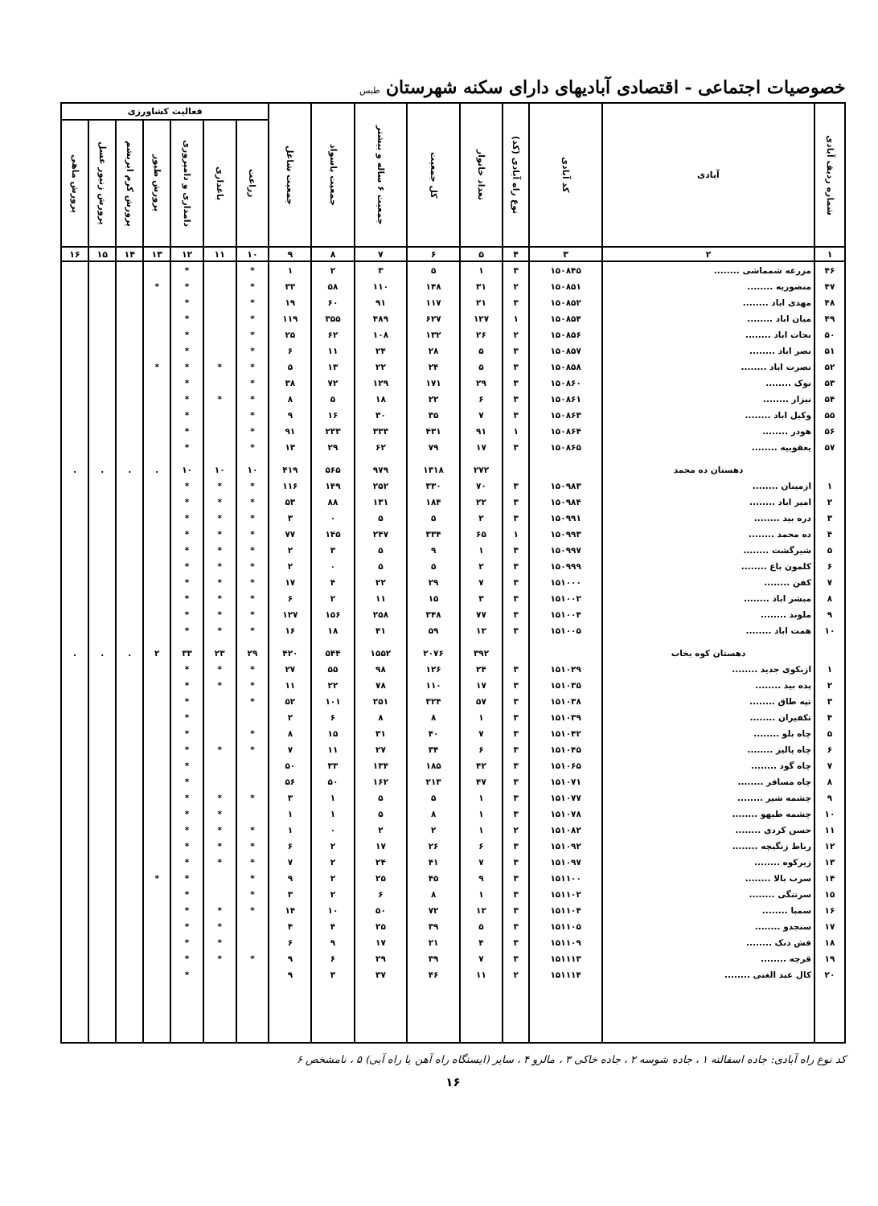خصوصیات اجتماعی - اقتصادی آبادیهای دارای سکنه شهرستان طبس
| شماره ردیف آبادی | آبادی | کد آبادی | نوع راه آبادی (کد) | تعداد خانوار | کل جمعیت | جمعیت ۶ ساله و بیشتر | جمعیت باسواد | جمعیت شاغل | فعالیت کشاورزی | | | | | | |
| --- | --- | --- | --- | --- | --- | --- | --- | --- | --- | --- | --- | --- | --- | --- | --- |
| | | | | | | | | | زراعت | باغداری | دامداری و دامپروری | پرورش طیور | پرورش کرم ابریشم | پرورش زنبور عسل | پرورش ماهی |
| ۱ | ۲ | ۳ | ۴ | ۵ | ۶ | ۷ | ۸ | ۹ | ۱۰ | ۱۱ | ۱۲ | ۱۳ | ۱۴ | ۱۵ | ۱۶ |
| ۴۶ | مزرعه شمماشی ........ | ۱۵۰۸۴۵ | ۳ | ۱ | ۵ | ۳ | ۲ | ۱ | * | | * | | | | |
| ۴۷ | منصوریه ........ | ۱۵۰۸۵۱ | ۲ | ۳۱ | ۱۴۸ | ۱۱۰ | ۵۸ | ۳۳ | * | | * | * | | | |
| ۴۸ | مهدی اباد ........ | ۱۵۰۸۵۲ | ۳ | ۲۱ | ۱۱۷ | ۹۱ | ۶۰ | ۱۹ | * | | * | | | | |
| ۴۹ | میان اباد ........ | ۱۵۰۸۵۴ | ۱ | ۱۲۷ | ۶۲۷ | ۴۸۹ | ۳۵۵ | ۱۱۹ | * | | * | | | | |
| ۵۰ | نجات اباد ........ | ۱۵۰۸۵۶ | ۲ | ۲۶ | ۱۳۲ | ۱۰۸ | ۶۲ | ۲۵ | * | | * | | | | |
| ۵۱ | نصر اباد ........ | ۱۵۰۸۵۷ | ۳ | ۵ | ۲۸ | ۲۴ | ۱۱ | ۶ | * | | * | | | | |
| ۵۲ | نصرت اباد ........ | ۱۵۰۸۵۸ | ۳ | ۵ | ۲۴ | ۲۲ | ۱۳ | ۵ | * | * | * | * | | | |
| ۵۳ | نوک ........ | ۱۵۰۸۶۰ | ۳ | ۲۹ | ۱۷۱ | ۱۲۹ | ۷۲ | ۳۸ | * | | * | | | | |
| ۵۴ | نیزار ........ | ۱۵۰۸۶۱ | ۳ | ۶ | ۲۲ | ۱۸ | ۵ | ۸ | * | * | * | | | | |
| ۵۵ | وکیل اباد ........ | ۱۵۰۸۶۳ | ۳ | ۷ | ۳۵ | ۳۰ | ۱۶ | ۹ | * | | * | | | | |
| ۵۶ | هودر ........ | ۱۵۰۸۶۴ | ۱ | ۹۱ | ۴۳۱ | ۳۳۳ | ۲۳۳ | ۹۱ | * | | * | | | | |
| ۵۷ | یعقوبیه ........ | ۱۵۰۸۶۵ | ۳ | ۱۷ | ۷۹ | ۶۲ | ۲۹ | ۱۳ | * | | * | | | | |
| | دهستان ده محمد | | | ۲۷۲ | ۱۳۱۸ | ۹۷۹ | ۵۶۵ | ۴۱۹ | ۱۰ | ۱۰ | ۱۰ | . | . | . | . |
| ۱ | ازمینان ........ | ۱۵۰۹۸۳ | ۳ | ۷۰ | ۳۳۰ | ۲۵۲ | ۱۴۹ | ۱۱۶ | * | * | * | | | | |
| ۲ | امیر اباد ........ | ۱۵۰۹۸۴ | ۳ | ۲۲ | ۱۸۴ | ۱۳۱ | ۸۸ | ۵۳ | * | * | * | | | | |
| ۳ | دره بید ........ | ۱۵۰۹۹۱ | ۳ | ۲ | ۵ | ۵ | ۰ | ۳ | * | * | * | | | | |
| ۴ | ده محمد ........ | ۱۵۰۹۹۳ | ۱ | ۶۵ | ۳۳۴ | ۲۴۷ | ۱۴۵ | ۷۷ | * | * | * | | | | |
| ۵ | شیرگشت ........ | ۱۵۰۹۹۷ | ۳ | ۱ | ۹ | ۵ | ۳ | ۲ | * | * | * | | | | |
| ۶ | کلمون باغ ........ | ۱۵۰۹۹۹ | ۳ | ۲ | ۵ | ۵ | ۰ | ۲ | * | * | * | | | | |
| ۷ | کفن ........ | ۱۵۱۰۰۰ | ۳ | ۷ | ۲۹ | ۲۲ | ۴ | ۱۷ | * | * | * | | | | |
| ۸ | مبشر اباد ........ | ۱۵۱۰۰۲ | ۳ | ۳ | ۱۵ | ۱۱ | ۲ | ۶ | * | * | * | | | | |
| ۹ | ملوند ........ | ۱۵۱۰۰۴ | ۳ | ۷۷ | ۳۴۸ | ۲۵۸ | ۱۵۶ | ۱۲۷ | * | * | * | | | | |
| ۱۰ | همت اباد ........ | ۱۵۱۰۰۵ | ۳ | ۱۲ | ۵۹ | ۴۱ | ۱۸ | ۱۶ | * | * | * | | | | |
| | دهستان کوه یخاب | | | ۳۹۲ | ۲۰۷۶ | ۱۵۵۲ | ۵۴۴ | ۴۲۰ | ۲۹ | ۲۳ | ۳۳ | ۲ | . | . | . |
| ۱ | ازبکوی جدید ........ | ۱۵۱۰۲۹ | ۳ | ۲۴ | ۱۲۶ | ۹۸ | ۵۵ | ۲۷ | * | * | * | | | | |
| ۲ | پده بید ........ | ۱۵۱۰۳۵ | ۳ | ۱۷ | ۱۱۰ | ۷۸ | ۲۲ | ۱۱ | * | * | * | | | | |
| ۳ | تپه طاق ........ | ۱۵۱۰۳۸ | ۳ | ۵۷ | ۳۲۴ | ۲۵۱ | ۱۰۱ | ۵۲ | * | | * | | | | |
| ۴ | تکفیران ........ | ۱۵۱۰۳۹ | ۳ | ۱ | ۸ | ۸ | ۶ | ۲ | | | * | | | | |
| ۵ | چاه بلو ........ | ۱۵۱۰۴۲ | ۳ | ۷ | ۴۰ | ۳۱ | ۱۵ | ۸ | * | | * | | | | |
| ۶ | چاه پالیز ........ | ۱۵۱۰۴۵ | ۳ | ۶ | ۳۴ | ۲۷ | ۱۱ | ۷ | * | * | * | | | | |
| ۷ | چاه گود ........ | ۱۵۱۰۶۵ | ۳ | ۴۲ | ۱۸۵ | ۱۳۴ | ۳۳ | ۵۰ | | | * | | | | |
| ۸ | چاه مسافر ........ | ۱۵۱۰۷۱ | ۳ | ۴۷ | ۲۱۳ | ۱۶۲ | ۵۰ | ۵۶ | | | * | | | | |
| ۹ | چشمه شیر ........ | ۱۵۱۰۷۷ | ۳ | ۱ | ۵ | ۵ | ۱ | ۳ | * | * | * | | | | |
| ۱۰ | چشمه طیهو ........ | ۱۵۱۰۷۸ | ۳ | ۱ | ۸ | ۵ | ۱ | ۱ | | * | * | | | | |
| ۱۱ | حسن کردی ........ | ۱۵۱۰۸۲ | ۲ | ۱ | ۲ | ۲ | ۰ | ۱ | * | * | * | | | | |
| ۱۲ | رباط زنگیچه ........ | ۱۵۱۰۹۲ | ۳ | ۶ | ۲۶ | ۱۷ | ۲ | ۶ | * | * | * | | | | |
| ۱۳ | زیرکوه ........ | ۱۵۱۰۹۷ | ۳ | ۷ | ۴۱ | ۲۴ | ۲ | ۷ | * | * | * | | | | |
| ۱۴ | سرب بالا ........ | ۱۵۱۱۰۰ | ۳ | ۹ | ۴۵ | ۲۵ | ۲ | ۹ | * | | * | * | | | |
| ۱۵ | سرتنگی ........ | ۱۵۱۱۰۲ | ۳ | ۱ | ۸ | ۶ | ۲ | ۳ | * | | * | | | | |
| ۱۶ | سمبا ........ | ۱۵۱۱۰۴ | ۳ | ۱۲ | ۷۲ | ۵۰ | ۱۰ | ۱۴ | * | * | * | | | | |
| ۱۷ | سنجدو ........ | ۱۵۱۱۰۵ | ۳ | ۵ | ۳۹ | ۲۵ | ۴ | ۴ | | * | * | | | | |
| ۱۸ | فش دنک ........ | ۱۵۱۱۰۹ | ۳ | ۴ | ۲۱ | ۱۷ | ۹ | ۶ | | * | * | | | | |
| ۱۹ | قرچه ........ | ۱۵۱۱۱۳ | ۳ | ۷ | ۳۹ | ۲۹ | ۶ | ۹ | * | * | * | | | | |
| ۲۰ | کال عبد الغنی ........ | ۱۵۱۱۱۴ | ۲ | ۱۱ | ۴۶ | ۳۷ | ۳ | ۹ | | | * | | | | |
کد نوع راه آبادی: جاده اسفالته ۱ ، جاده شوسه ۲ ، جاده خاکی ۳ ، مالرو ۴ ، سایر (ایستگاه راه آهن یا راه آبی) ۵ ، نامشخص ۶
۱۶